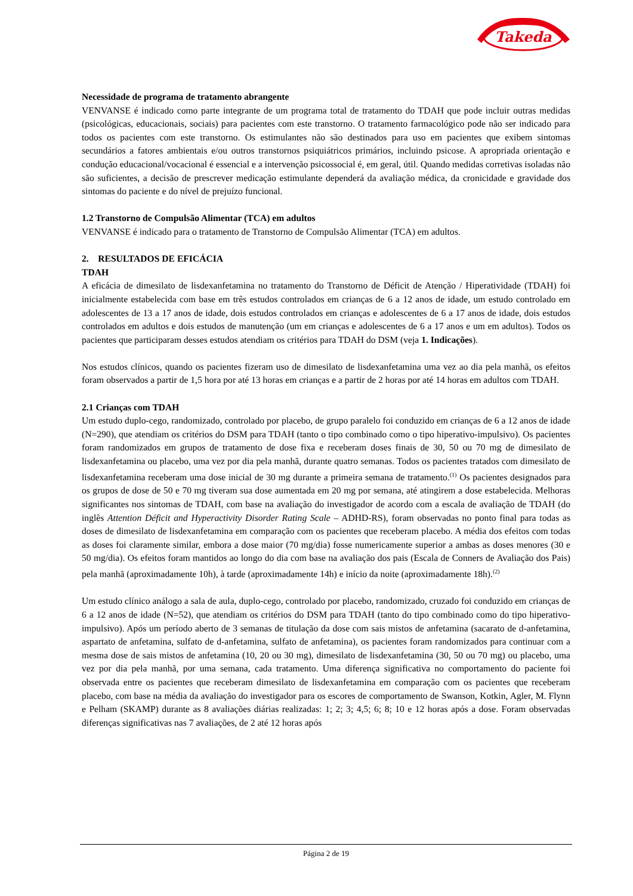Takeda
Necessidade de programa de tratamento abrangente
VENVANSE é indicado como parte integrante de um programa total de tratamento do TDAH que pode incluir outras medidas (psicológicas, educacionais, sociais) para pacientes com este transtorno. O tratamento farmacológico pode não ser indicado para todos os pacientes com este transtorno. Os estimulantes não são destinados para uso em pacientes que exibem sintomas secundários a fatores ambientais e/ou outros transtornos psiquiátricos primários, incluindo psicose. A apropriada orientação e condução educacional/vocacional é essencial e a intervenção psicossocial é, em geral, útil. Quando medidas corretivas isoladas não são suficientes, a decisão de prescrever medicação estimulante dependerá da avaliação médica, da cronicidade e gravidade dos sintomas do paciente e do nível de prejuízo funcional.
1.2 Transtorno de Compulsão Alimentar (TCA) em adultos
VENVANSE é indicado para o tratamento de Transtorno de Compulsão Alimentar (TCA) em adultos.
2. RESULTADOS DE EFICÁCIA
TDAH
A eficácia de dimesilato de lisdexanfetamina no tratamento do Transtorno de Déficit de Atenção / Hiperatividade (TDAH) foi inicialmente estabelecida com base em três estudos controlados em crianças de 6 a 12 anos de idade, um estudo controlado em adolescentes de 13 a 17 anos de idade, dois estudos controlados em crianças e adolescentes de 6 a 17 anos de idade, dois estudos controlados em adultos e dois estudos de manutenção (um em crianças e adolescentes de 6 a 17 anos e um em adultos). Todos os pacientes que participaram desses estudos atendiam os critérios para TDAH do DSM (veja 1. Indicações).
Nos estudos clínicos, quando os pacientes fizeram uso de dimesilato de lisdexanfetamina uma vez ao dia pela manhã, os efeitos foram observados a partir de 1,5 hora por até 13 horas em crianças e a partir de 2 horas por até 14 horas em adultos com TDAH.
2.1 Crianças com TDAH
Um estudo duplo-cego, randomizado, controlado por placebo, de grupo paralelo foi conduzido em crianças de 6 a 12 anos de idade (N=290), que atendiam os critérios do DSM para TDAH (tanto o tipo combinado como o tipo hiperativo-impulsivo). Os pacientes foram randomizados em grupos de tratamento de dose fixa e receberam doses finais de 30, 50 ou 70 mg de dimesilato de lisdexanfetamina ou placebo, uma vez por dia pela manhã, durante quatro semanas. Todos os pacientes tratados com dimesilato de lisdexanfetamina receberam uma dose inicial de 30 mg durante a primeira semana de tratamento.<sup>(1)</sup> Os pacientes designados para os grupos de dose de 50 e 70 mg tiveram sua dose aumentada em 20 mg por semana, até atingirem a dose estabelecida. Melhoras significantes nos sintomas de TDAH, com base na avaliação do investigador de acordo com a escala de avaliação de TDAH (do inglês Attention Déficit and Hyperactivity Disorder Rating Scale – ADHD-RS), foram observadas no ponto final para todas as doses de dimesilato de lisdexanfetamina em comparação com os pacientes que receberam placebo. A média dos efeitos com todas as doses foi claramente similar, embora a dose maior (70 mg/dia) fosse numericamente superior a ambas as doses menores (30 e 50 mg/dia). Os efeitos foram mantidos ao longo do dia com base na avaliação dos pais (Escala de Conners de Avaliação dos Pais) pela manhã (aproximadamente 10h), à tarde (aproximadamente 14h) e início da noite (aproximadamente 18h).<sup>(2)</sup>
Um estudo clínico análogo a sala de aula, duplo-cego, controlado por placebo, randomizado, cruzado foi conduzido em crianças de 6 a 12 anos de idade (N=52), que atendiam os critérios do DSM para TDAH (tanto do tipo combinado como do tipo hiperativo-impulsivo). Após um período aberto de 3 semanas de titulação da dose com sais mistos de anfetamina (sacarato de d-anfetamina, aspartato de anfetamina, sulfato de d-anfetamina, sulfato de anfetamina), os pacientes foram randomizados para continuar com a mesma dose de sais mistos de anfetamina (10, 20 ou 30 mg), dimesilato de lisdexanfetamina (30, 50 ou 70 mg) ou placebo, uma vez por dia pela manhã, por uma semana, cada tratamento. Uma diferença significativa no comportamento do paciente foi observada entre os pacientes que receberam dimesilato de lisdexanfetamina em comparação com os pacientes que receberam placebo, com base na média da avaliação do investigador para os escores de comportamento de Swanson, Kotkin, Agler, M. Flynn e Pelham (SKAMP) durante as 8 avaliações diárias realizadas: 1; 2; 3; 4,5; 6; 8; 10 e 12 horas após a dose. Foram observadas diferenças significativas nas 7 avaliações, de 2 até 12 horas após
Página 2 de 19